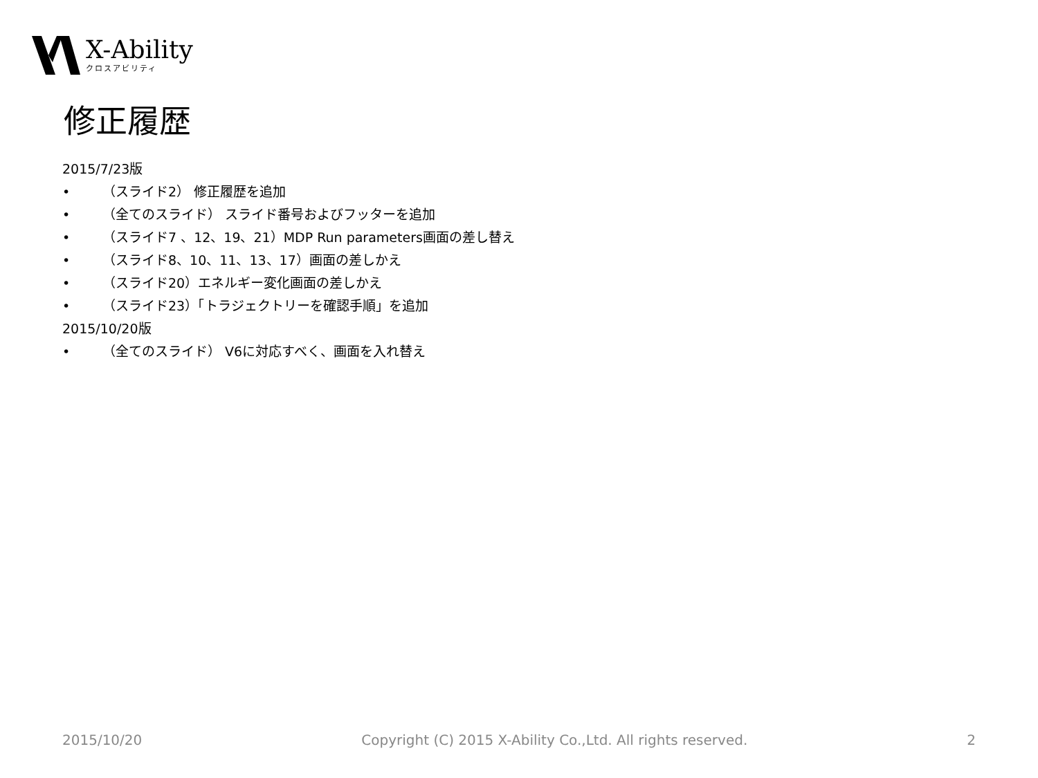X-Ability
クロスアビリティ
修正履歴
2015/7/23版
• （スライド2） 修正履歴を追加
• （全てのスライド） スライド番号およびフッターを追加
• （スライド7 、12、19、21）MDP Run parameters画面の差し替え
• （スライド8、10、11、13、17）画面の差しかえ
• （スライド20）エネルギー変化画面の差しかえ
• （スライド23）「トラジェクトリーを確認手順」を追加
2015/10/20版
• （全てのスライド） V6に対応すべく、画面を入れ替え
2015/10/20 Copyright (C) 2015 X-Ability Co.,Ltd. All rights reserved. 2